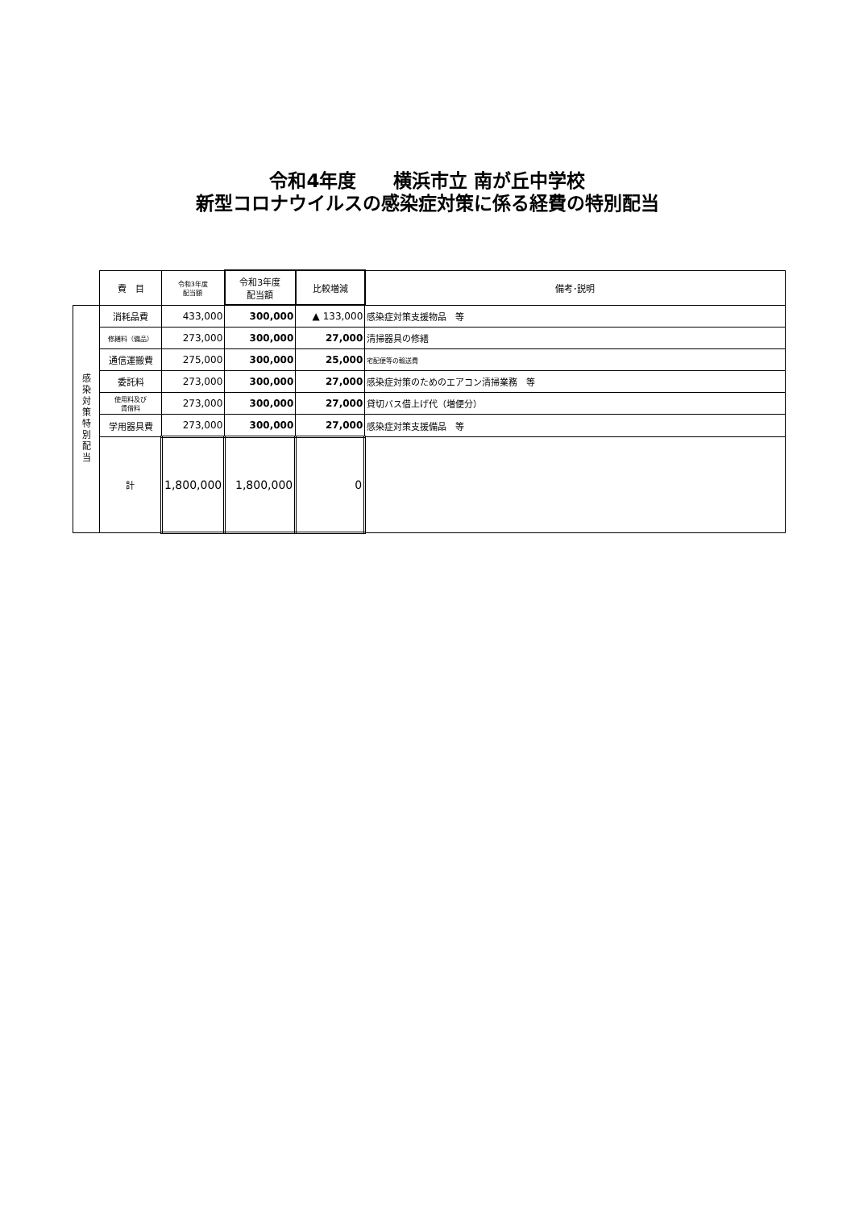令和4年度　　横浜市立 南が丘中学校
新型コロナウイルスの感染症対策に係る経費の特別配当
| | 費 目 | 令和3年度 配当額 | 令和3年度 配当額 | 比較増減 | 備考･説明 |
| --- | --- | --- | --- | --- | --- |
| 感 染 対 策 特 別 配 当 | 消耗品費 | 433,000 | 300,000 | ▲ 133,000 | 感染症対策支援物品 等 |
| | 修繕料（備品） | 273,000 | 300,000 | 27,000 | 清掃器具の修繕 |
| | 通信運搬費 | 275,000 | 300,000 | 25,000 | 宅配便等の輸送費 |
| | 委託料 | 273,000 | 300,000 | 27,000 | 感染症対策のためのエアコン清掃業務 等 |
| | 使用料及び 賃借料 | 273,000 | 300,000 | 27,000 | 貸切バス借上げ代（増便分） |
| | 学用器具費 | 273,000 | 300,000 | 27,000 | 感染症対策支援備品 等 |
| | 計 | 1,800,000 | 1,800,000 | 0 | |